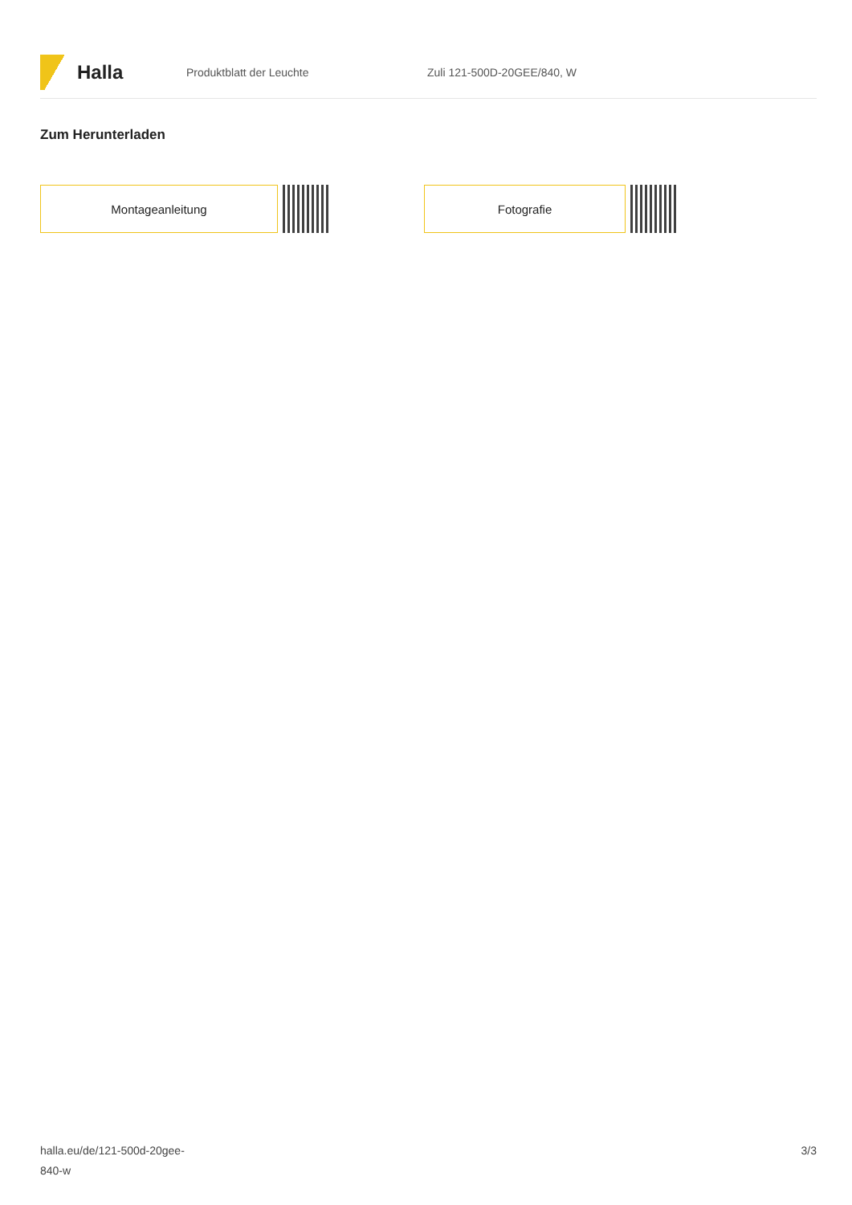Halla
Produktblatt der Leuchte Zuli 121-500D-20GEE/840, W
Zum Herunterladen
Montageanleitung Fotografie
halla.eu/de/121-500d-20gee-
840-w
3/3